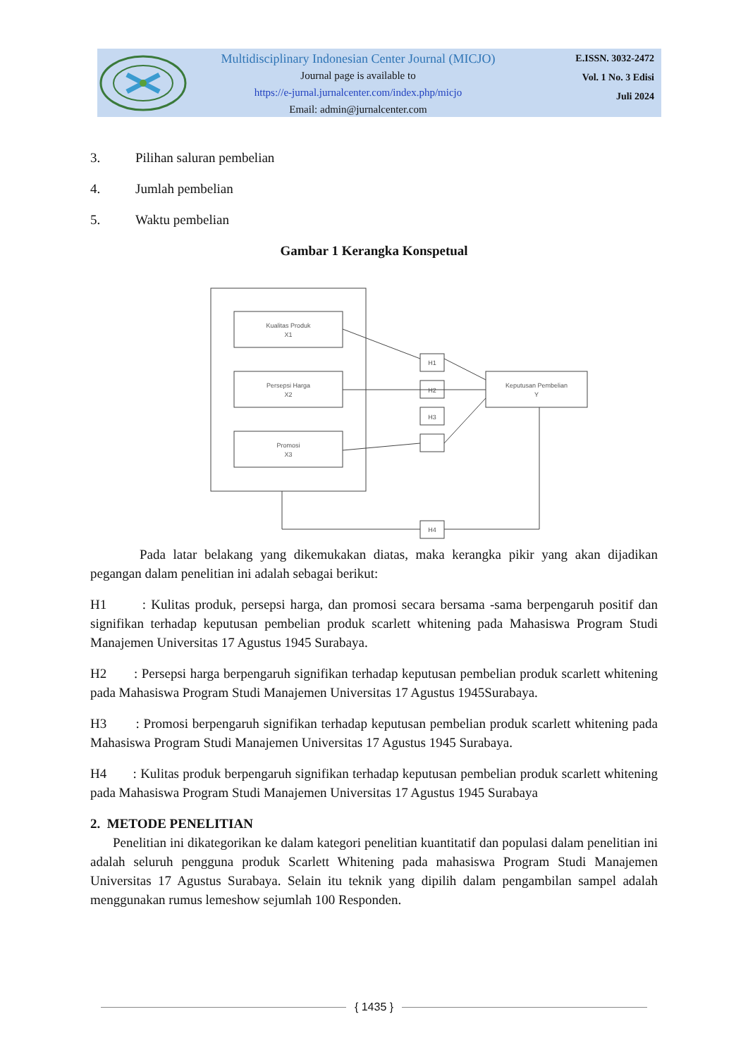Multidisciplinary Indonesian Center Journal (MICJO)
Journal page is available to
https://e-jurnal.jurnalcenter.com/index.php/micjo
Email: admin@jurnalcenter.com
E.ISSN. 3032-2472
Vol. 1 No. 3 Edisi
Juli 2024
3. Pilihan saluran pembelian
4. Jumlah pembelian
5. Waktu pembelian
Gambar 1 Kerangka Konspetual
Kualitas Produk
X1
Persepsi Harga
X2
Promosi
X3
H1
H2
H3
H4
Keputusan Pembelian
Y
Pada latar belakang yang dikemukakan diatas, maka kerangka pikir yang akan dijadikan pegangan dalam penelitian ini adalah sebagai berikut:
H1 : Kulitas produk, persepsi harga, dan promosi secara bersama -sama berpengaruh positif dan signifikan terhadap keputusan pembelian produk scarlett whitening pada Mahasiswa Program Studi Manajemen Universitas 17 Agustus 1945 Surabaya.
H2 : Persepsi harga berpengaruh signifikan terhadap keputusan pembelian produk scarlett whitening pada Mahasiswa Program Studi Manajemen Universitas 17 Agustus 1945Surabaya.
H3 : Promosi berpengaruh signifikan terhadap keputusan pembelian produk scarlett whitening pada Mahasiswa Program Studi Manajemen Universitas 17 Agustus 1945 Surabaya.
H4 : Kulitas produk berpengaruh signifikan terhadap keputusan pembelian produk scarlett whitening pada Mahasiswa Program Studi Manajemen Universitas 17 Agustus 1945 Surabaya
2. METODE PENELITIAN
Penelitian ini dikategorikan ke dalam kategori penelitian kuantitatif dan populasi dalam penelitian ini adalah seluruh pengguna produk Scarlett Whitening pada mahasiswa Program Studi Manajemen Universitas 17 Agustus Surabaya. Selain itu teknik yang dipilih dalam pengambilan sampel adalah menggunakan rumus lemeshow sejumlah 100 Responden.
{ 1435 }